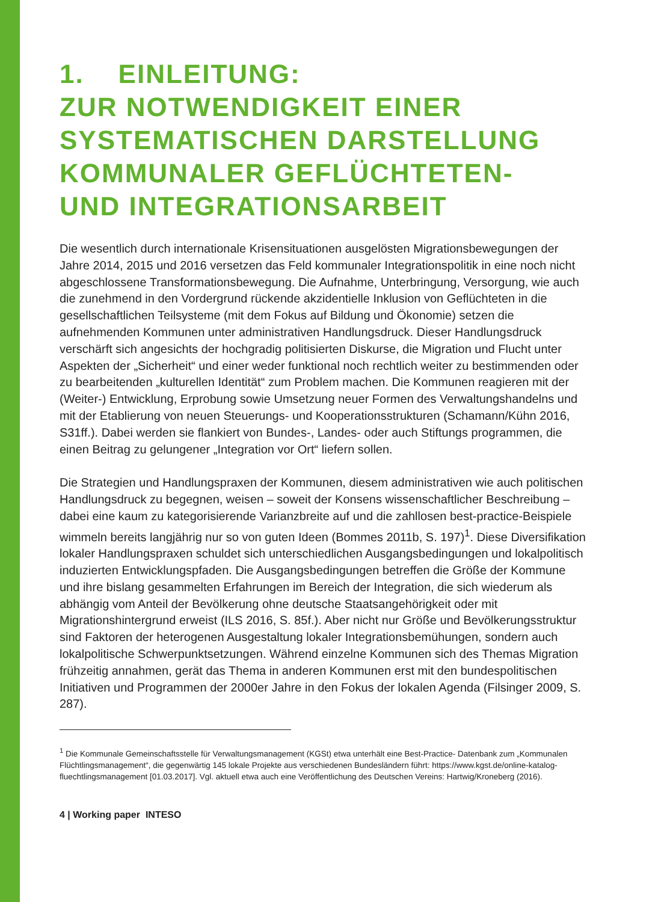1. EINLEITUNG:
ZUR NOTWENDIGKEIT EINER
SYSTEMATISCHEN DARSTELLUNG
KOMMUNALER GEFLÜCHTETEN-
UND INTEGRATIONSARBEIT
Die wesentlich durch internationale Krisensituationen ausgelösten Migrationsbewegungen der Jahre 2014, 2015 und 2016 versetzen das Feld kommunaler Integrationspolitik in eine noch nicht abgeschlossene Transformationsbewegung. Die Aufnahme, Unterbringung, Versorgung, wie auch die zunehmend in den Vordergrund rückende akzidentielle Inklusion von Geflüchteten in die gesellschaftlichen Teilsysteme (mit dem Fokus auf Bildung und Ökonomie) setzen die aufnehmenden Kommunen unter administrativen Handlungsdruck. Dieser Handlungsdruck verschärft sich angesichts der hochgradig politisierten Diskurse, die Migration und Flucht unter Aspekten der „Sicherheit“ und einer weder funktional noch rechtlich weiter zu bestimmenden oder zu bearbeitenden „kulturellen Identität“ zum Problem machen. Die Kommunen reagieren mit der (Weiter-) Entwicklung, Erprobung sowie Umsetzung neuer Formen des Verwaltungshandelns und mit der Etablierung von neuen Steuerungs- und Kooperationsstrukturen (Schamann/Kühn 2016, S31ff.). Dabei werden sie flankiert von Bundes-, Landes- oder auch Stiftungs programmen, die einen Beitrag zu gelungener „Integration vor Ort“ liefern sollen.
Die Strategien und Handlungspraxen der Kommunen, diesem administrativen wie auch politischen Handlungsdruck zu begegnen, weisen – soweit der Konsens wissenschaftlicher Beschreibung – dabei eine kaum zu kategorisierende Varianzbreite auf und die zahllosen best-practice-Beispiele wimmeln bereits langjährig nur so von guten Ideen (Bommes 2011b, S. 197)<sup>1</sup>. Diese Diversifikation lokaler Handlungspraxen schuldet sich unterschiedlichen Ausgangsbedingungen und lokalpolitisch induzierten Entwicklungspfaden. Die Ausgangsbedingungen betreffen die Größe der Kommune und ihre bislang gesammelten Erfahrungen im Bereich der Integration, die sich wiederum als abhängig vom Anteil der Bevölkerung ohne deutsche Staatsangehörigkeit oder mit Migrationshintergrund erweist (ILS 2016, S. 85f.). Aber nicht nur Größe und Bevölkerungsstruktur sind Faktoren der heterogenen Ausgestaltung lokaler Integrationsbemühungen, sondern auch lokalpolitische Schwerpunktsetzungen. Während einzelne Kommunen sich des Themas Migration frühzeitig annahmen, gerät das Thema in anderen Kommunen erst mit den bundespolitischen Initiativen und Programmen der 2000er Jahre in den Fokus der lokalen Agenda (Filsinger 2009, S. 287).
<sup>1</sup> Die Kommunale Gemeinschaftsstelle für Verwaltungsmanagement (KGSt) etwa unterhält eine Best-Practice- Datenbank zum „Kommunalen Flüchtlingsmanagement“, die gegenwärtig 145 lokale Projekte aus verschiedenen Bundesländern führt: https://www.kgst.de/online-katalog-fluechtlingsmanagement [01.03.2017]. Vgl. aktuell etwa auch eine Veröffentlichung des Deutschen Vereins: Hartwig/Kroneberg (2016).
4 | Working paper INTESO